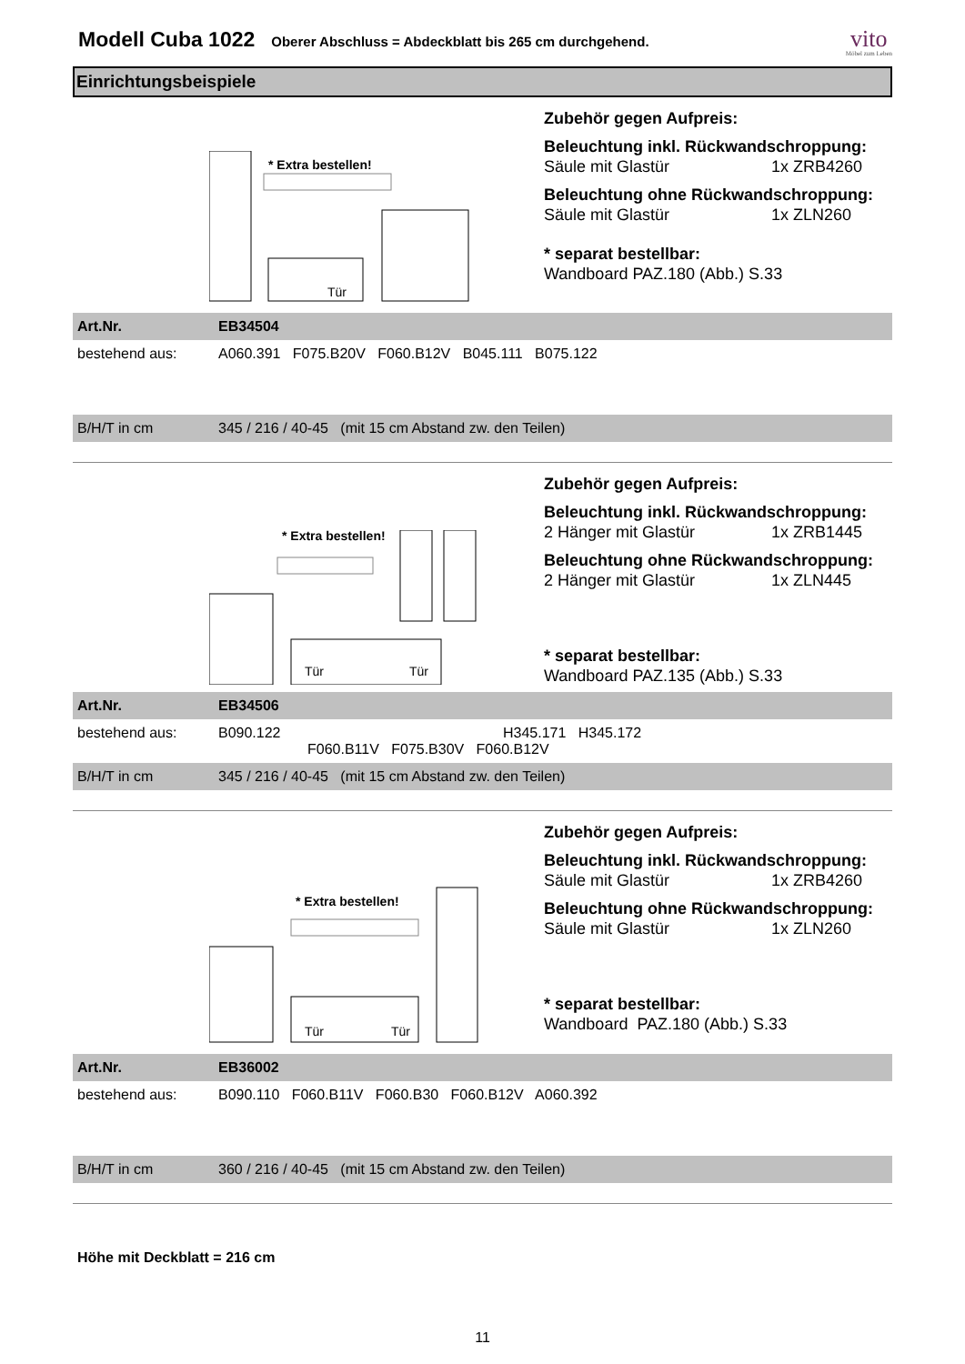Modell Cuba 1022
Oberer Abschluss = Abdeckblatt bis 265 cm durchgehend.
vito
Möbel zum Leben
Einrichtungsbeispiele
* Extra bestellen!
Tür
Zubehör gegen Aufpreis:
Beleuchtung inkl. Rückwandschroppung:
Säule mit Glastür 1x ZRB4260
Beleuchtung ohne Rückwandschroppung:
Säule mit Glastür 1x ZLN260
* separat bestellbar:
Wandboard PAZ.180 (Abb.) S.33
| Art.Nr. | EB34504 |
| bestehend aus: | A060.391 F075.B20V F060.B12V B045.111 B075.122 |
| B/H/T in cm | 345 / 216 / 40-45 (mit 15 cm Abstand zw. den Teilen) |
Tür
Tür
* Extra bestellen!
Zubehör gegen Aufpreis:
Beleuchtung inkl. Rückwandschroppung:
2 Hänger mit Glastür 1x ZRB1445
Beleuchtung ohne Rückwandschroppung:
2 Hänger mit Glastür 1x ZLN445
* separat bestellbar:
Wandboard PAZ.135 (Abb.) S.33
| Art.Nr. | EB34506 |
| bestehend aus: | B090.122 H345.171 H345.172 F060.B11V F075.B30V F060.B12V |
| B/H/T in cm | 345 / 216 / 40-45 (mit 15 cm Abstand zw. den Teilen) |
* Extra bestellen!
Tür
Tür
Zubehör gegen Aufpreis:
Beleuchtung inkl. Rückwandschroppung:
Säule mit Glastür 1x ZRB4260
Beleuchtung ohne Rückwandschroppung:
Säule mit Glastür 1x ZLN260
* separat bestellbar:
Wandboard PAZ.180 (Abb.) S.33
| Art.Nr. | EB36002 |
| bestehend aus: | B090.110 F060.B11V F060.B30 F060.B12V A060.392 |
| B/H/T in cm | 360 / 216 / 40-45 (mit 15 cm Abstand zw. den Teilen) |
Höhe mit Deckblatt = 216 cm
11